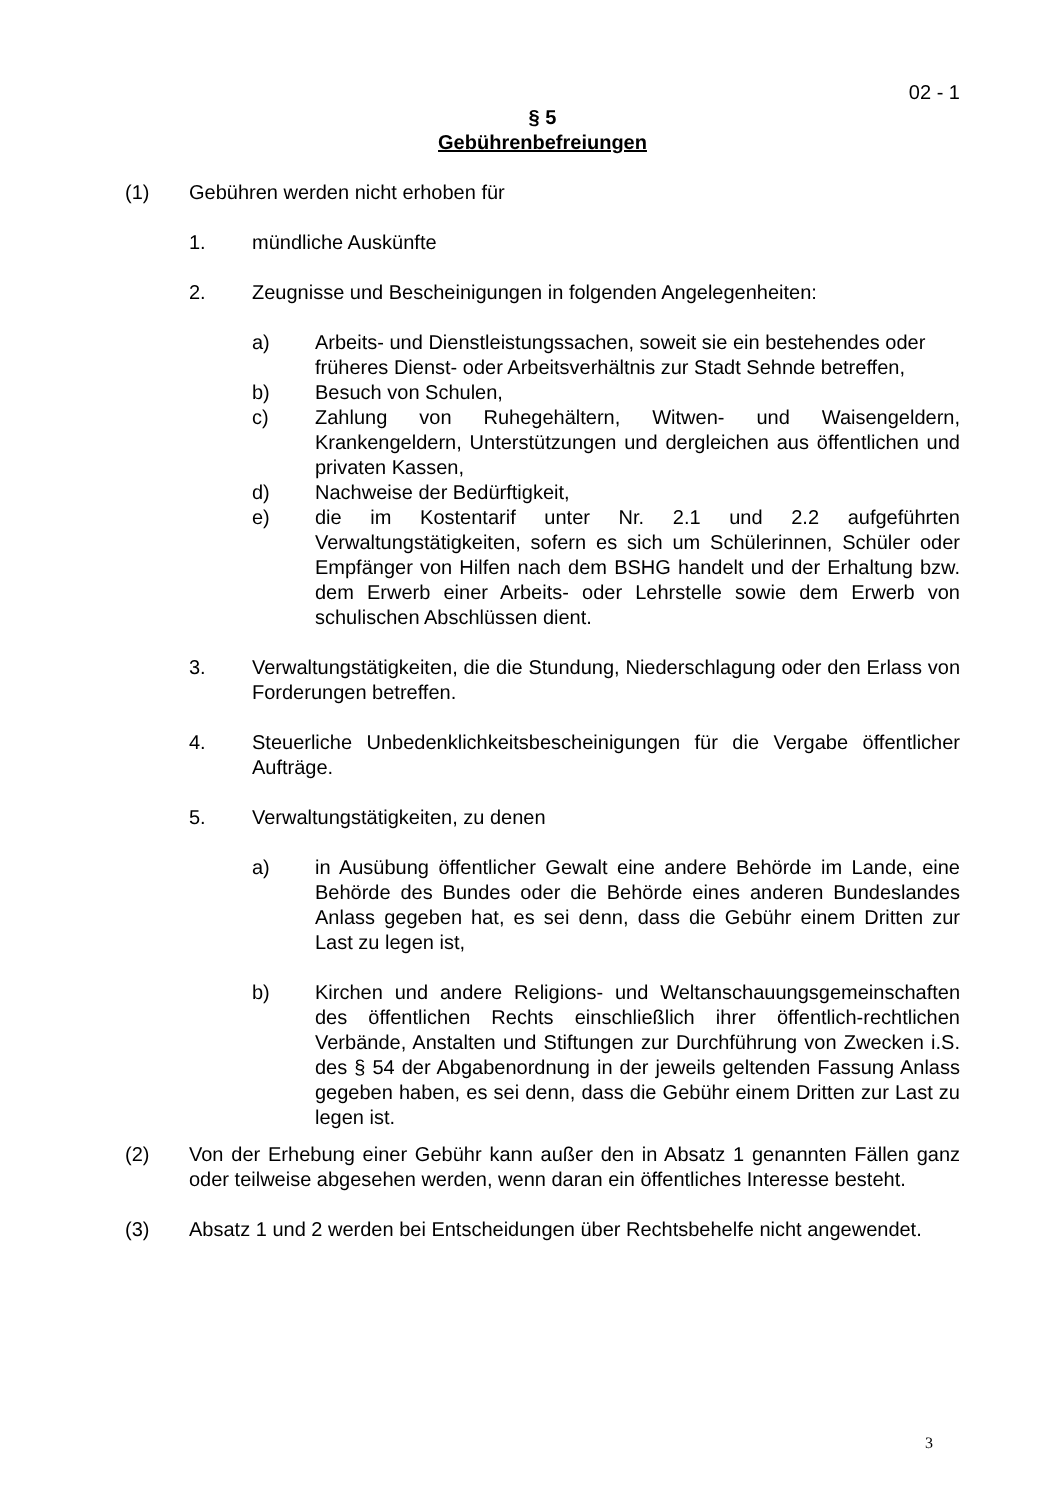02 - 1
§ 5
Gebührenbefreiungen
(1) Gebühren werden nicht erhoben für
1. mündliche Auskünfte
2. Zeugnisse und Bescheinigungen in folgenden Angelegenheiten:
a) Arbeits- und Dienstleistungssachen, soweit sie ein bestehendes oder früheres Dienst- oder Arbeitsverhältnis zur Stadt Sehnde betreffen,
b) Besuch von Schulen,
c) Zahlung von Ruhegehältern, Witwen- und Waisengeldern, Krankengeldern, Unterstützungen und dergleichen aus öffentlichen und privaten Kassen,
d) Nachweise der Bedürftigkeit,
e) die im Kostentarif unter Nr. 2.1 und 2.2 aufgeführten Verwaltungstätigkeiten, sofern es sich um Schülerinnen, Schüler oder Empfänger von Hilfen nach dem BSHG handelt und der Erhaltung bzw. dem Erwerb einer Arbeits- oder Lehrstelle sowie dem Erwerb von schulischen Abschlüssen dient.
3. Verwaltungstätigkeiten, die die Stundung, Niederschlagung oder den Erlass von Forderungen betreffen.
4. Steuerliche Unbedenklichkeitsbescheinigungen für die Vergabe öffentlicher Aufträge.
5. Verwaltungstätigkeiten, zu denen
a) in Ausübung öffentlicher Gewalt eine andere Behörde im Lande, eine Behörde des Bundes oder die Behörde eines anderen Bundeslandes Anlass gegeben hat, es sei denn, dass die Gebühr einem Dritten zur Last zu legen ist,
b) Kirchen und andere Religions- und Weltanschauungsgemeinschaften des öffentlichen Rechts einschließlich ihrer öffentlich-rechtlichen Verbände, Anstalten und Stiftungen zur Durchführung von Zwecken i.S. des § 54 der Abgabenordnung in der jeweils geltenden Fassung Anlass gegeben haben, es sei denn, dass die Gebühr einem Dritten zur Last zu legen ist.
(2) Von der Erhebung einer Gebühr kann außer den in Absatz 1 genannten Fällen ganz oder teilweise abgesehen werden, wenn daran ein öffentliches Interesse besteht.
(3) Absatz 1 und 2 werden bei Entscheidungen über Rechtsbehelfe nicht angewendet.
3